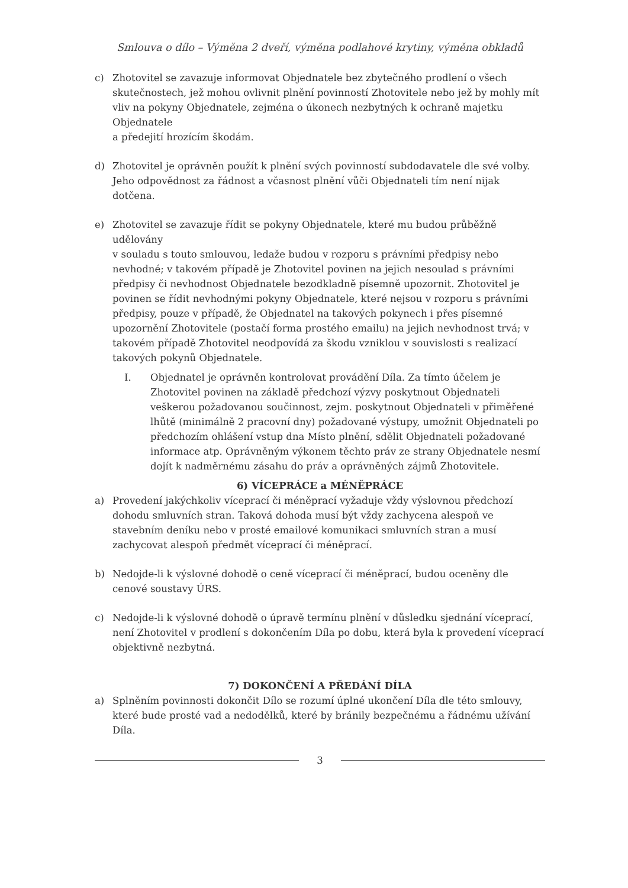Smlouva o dílo – Výměna 2 dveří, výměna podlahové krytiny, výměna obkladů
c) Zhotovitel se zavazuje informovat Objednatele bez zbytečného prodlení o všech skutečnostech, jež mohou ovlivnit plnění povinností Zhotovitele nebo jež by mohly mít vliv na pokyny Objednatele, zejména o úkonech nezbytných k ochraně majetku Objednatele
a předejití hrozícím škodám.
d) Zhotovitel je oprávněn použít k plnění svých povinností subdodavatele dle své volby. Jeho odpovědnost za řádnost a včasnost plnění vůči Objednateli tím není nijak dotčena.
e) Zhotovitel se zavazuje řídit se pokyny Objednatele, které mu budou průběžně udělovány
v souladu s touto smlouvou, ledaže budou v rozporu s právními předpisy nebo nevhodné; v takovém případě je Zhotovitel povinen na jejich nesoulad s právními předpisy či nevhodnost Objednatele bezodkladně písemně upozornit. Zhotovitel je povinen se řídit nevhodnými pokyny Objednatele, které nejsou v rozporu s právními předpisy, pouze v případě, že Objednatel na takových pokynech i přes písemné upozornění Zhotovitele (postačí forma prostého emailu) na jejich nevhodnost trvá; v takovém případě Zhotovitel neodpovídá za škodu vzniklou v souvislosti s realizací takových pokynů Objednatele.
I. Objednatel je oprávněn kontrolovat provádění Díla. Za tímto účelem je Zhotovitel povinen na základě předchozí výzvy poskytnout Objednateli veškerou požadovanou součinnost, zejm. poskytnout Objednateli v přiměřené lhůtě (minimálně 2 pracovní dny) požadované výstupy, umožnit Objednateli po předchozím ohlášení vstup dna Místo plnění, sdělit Objednateli požadované informace atp. Oprávněným výkonem těchto práv ze strany Objednatele nesmí dojít k nadměrnému zásahu do práv a oprávněných zájmů Zhotovitele.
6) VÍCEPRÁCE a MÉNĚPRÁCE
a) Provedení jakýchkoliv víceprací či méněprací vyžaduje vždy výslovnou předchozí dohodu smluvních stran. Taková dohoda musí být vždy zachycena alespoň ve stavebním deníku nebo v prosté emailové komunikaci smluvních stran a musí zachycovat alespoň předmět víceprací či méněprací.
b) Nedojde-li k výslovné dohodě o ceně víceprací či méněprací, budou oceněny dle cenové soustavy ÚRS.
c) Nedojde-li k výslovné dohodě o úpravě termínu plnění v důsledku sjednání víceprací, není Zhotovitel v prodlení s dokončením Díla po dobu, která byla k provedení víceprací objektivně nezbytná.
7) DOKONČENÍ A PŘEDÁNÍ DÍLA
a) Splněním povinnosti dokončit Dílo se rozumí úplné ukončení Díla dle této smlouvy, které bude prosté vad a nedodělků, které by bránily bezpečnému a řádnému užívání Díla.
3